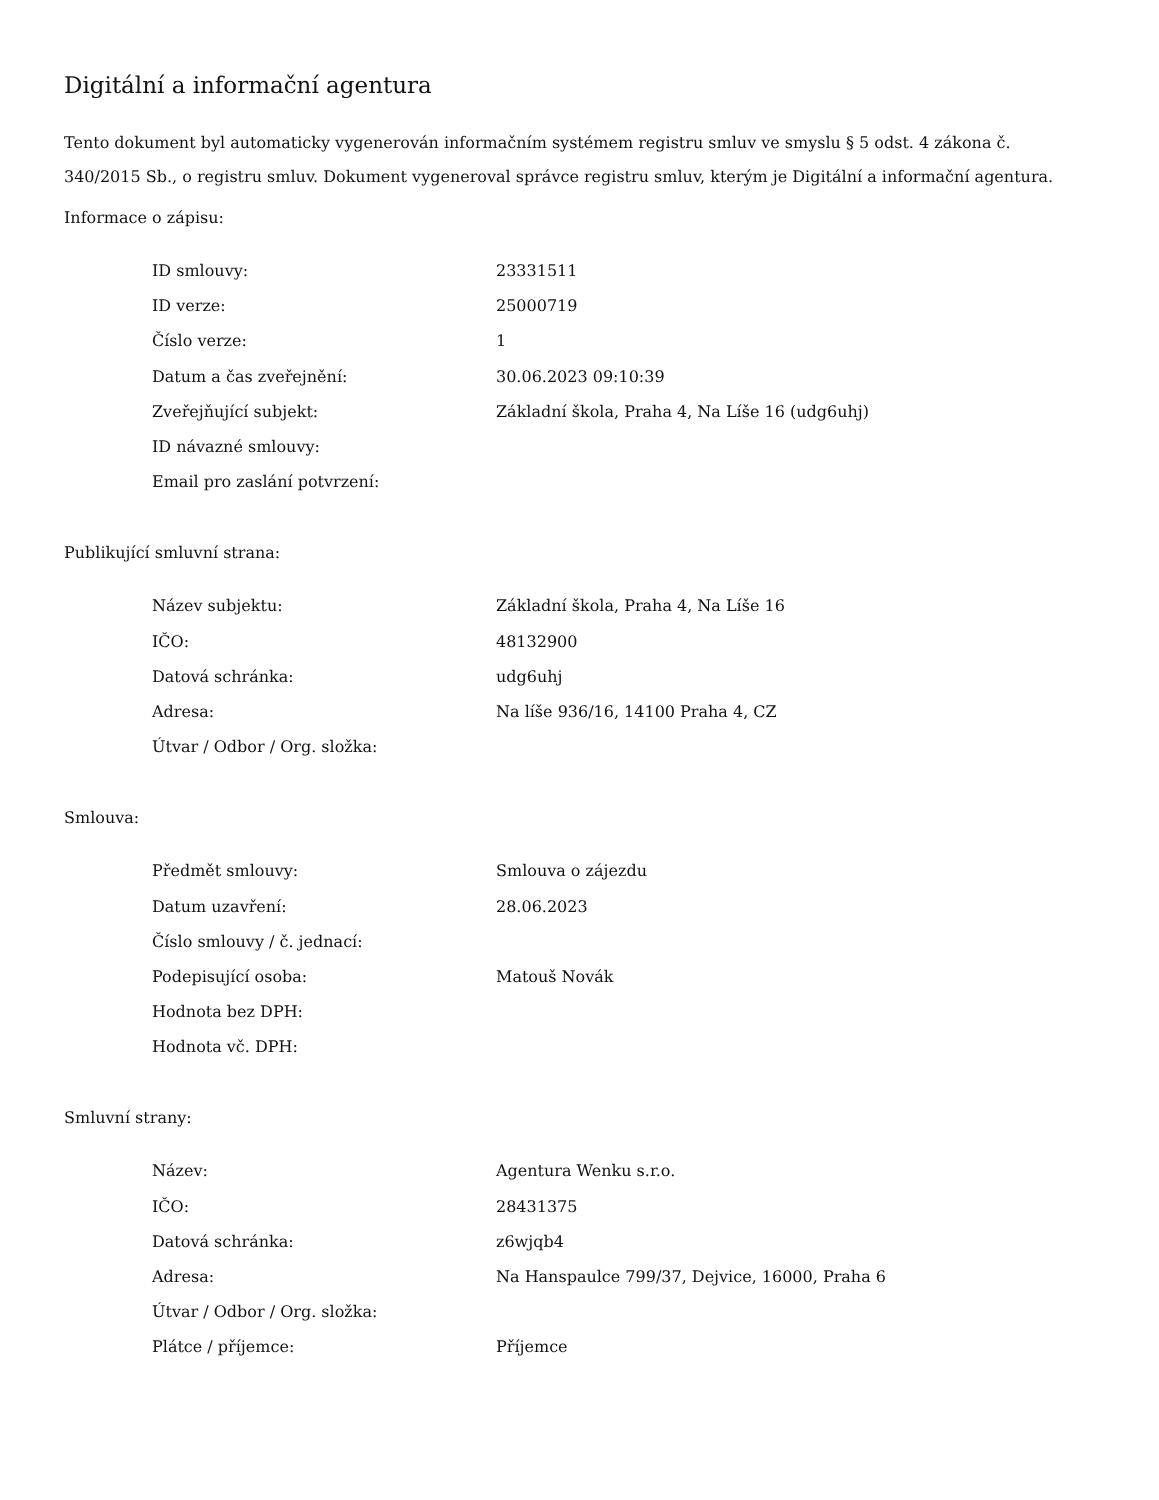Digitální a informační agentura
Tento dokument byl automaticky vygenerován informačním systémem registru smluv ve smyslu § 5 odst. 4 zákona č. 340/2015 Sb., o registru smluv. Dokument vygeneroval správce registru smluv, kterým je Digitální a informační agentura.
Informace o zápisu:
| ID smlouvy: | 23331511 |
| ID verze: | 25000719 |
| Číslo verze: | 1 |
| Datum a čas zveřejnění: | 30.06.2023 09:10:39 |
| Zveřejňující subjekt: | Základní škola, Praha 4, Na Líše 16 (udg6uhj) |
| ID návazné smlouvy: | |
| Email pro zaslání potvrzení: | |
Publikující smluvní strana:
| Název subjektu: | Základní škola, Praha 4, Na Líše 16 |
| IČO: | 48132900 |
| Datová schránka: | udg6uhj |
| Adresa: | Na líše 936/16, 14100 Praha 4, CZ |
| Útvar / Odbor / Org. složka: | |
Smlouva:
| Předmět smlouvy: | Smlouva o zájezdu |
| Datum uzavření: | 28.06.2023 |
| Číslo smlouvy / č. jednací: | |
| Podepisující osoba: | Matouš Novák |
| Hodnota bez DPH: | |
| Hodnota vč. DPH: | |
Smluvní strany:
| Název: | Agentura Wenku s.r.o. |
| IČO: | 28431375 |
| Datová schránka: | z6wjqb4 |
| Adresa: | Na Hanspaulce 799/37, Dejvice, 16000, Praha 6 |
| Útvar / Odbor / Org. složka: | |
| Plátce / příjemce: | Příjemce |